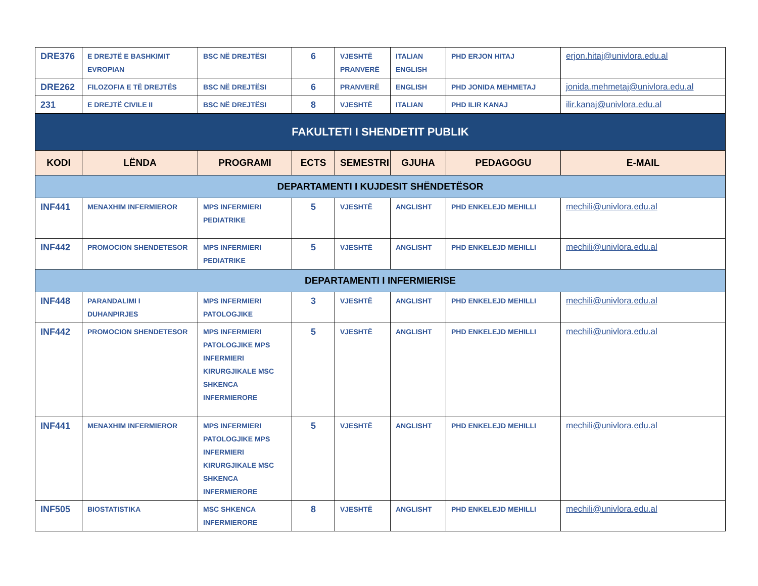| DRE376 | E DREJTË E BASHKIMIT EVROPIAN | BSC NË DREJTËSI | 6 | VJESHTË PRANVERË | ITALIAN ENGLISH | PHD ERJON HITAJ | erjon.hitaj@univlora.edu.al |
| DRE262 | FILOZOFIA E TË DREJTËS | BSC NË DREJTËSI | 6 | PRANVERË | ENGLISH | PHD JONIDA MEHMETAJ | jonida.mehmetaj@univlora.edu.al |
| 231 | E DREJTË CIVILE II | BSC NË DREJTËSI | 8 | VJESHTË | ITALIAN | PHD ILIR KANAJ | ilir.kanaj@univlora.edu.al |
| FAKULTETI I SHENDETIT PUBLIK | | | | | | | |
| KODI | LËNDA | PROGRAMI | ECTS | SEMESTRI | GJUHA | PEDAGOGU | E-MAIL |
| DEPARTAMENTI I KUJDESIT SHËNDETËSOR | | | | | | | |
| INF441 | MENAXHIM INFERMIEROR | MPS INFERMIERI PEDIATRIKE | 5 | VJESHTË | ANGLISHT | PHD ENKELEJD MEHILLI | mechili@univlora.edu.al |
| INF442 | PROMOCION SHENDETESOR | MPS INFERMIERI PEDIATRIKE | 5 | VJESHTË | ANGLISHT | PHD ENKELEJD MEHILLI | mechili@univlora.edu.al |
| DEPARTAMENTI I INFERMIERISE | | | | | | | |
| INF448 | PARANDALIMI I DUHANPIRJES | MPS INFERMIERI PATOLOGJIKE | 3 | VJESHTË | ANGLISHT | PHD ENKELEJD MEHILLI | mechili@univlora.edu.al |
| INF442 | PROMOCION SHENDETESOR | MPS INFERMIERI PATOLOGJIKE MPS INFERMIERI KIRURGJIKALE MSC SHKENCA INFERMIERORE | 5 | VJESHTË | ANGLISHT | PHD ENKELEJD MEHILLI | mechili@univlora.edu.al |
| INF441 | MENAXHIM INFERMIEROR | MPS INFERMIERI PATOLOGJIKE MPS INFERMIERI KIRURGJIKALE MSC SHKENCA INFERMIERORE | 5 | VJESHTË | ANGLISHT | PHD ENKELEJD MEHILLI | mechili@univlora.edu.al |
| INF505 | BIOSTATISTIKA | MSC SHKENCA INFERMIERORE | 8 | VJESHTË | ANGLISHT | PHD ENKELEJD MEHILLI | mechili@univlora.edu.al |